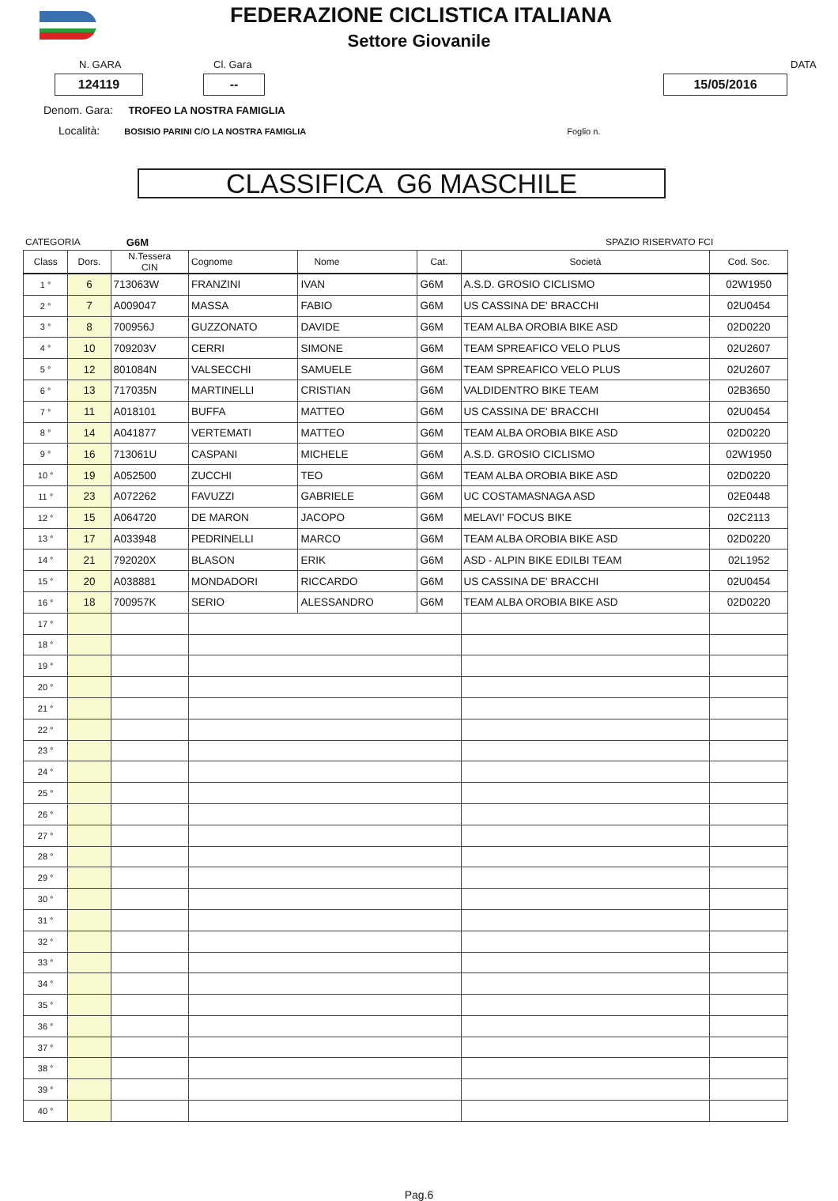FEDERAZIONE CICLISTICA ITALIANA
Settore Giovanile
N. GARA Cl. Gara DATA
124119 -- 15/05/2016
Denom. Gara: TROFEO LA NOSTRA FAMIGLIA
Località: BOSISIO PARINI C/O LA NOSTRA FAMIGLIA Foglio n.
CLASSIFICA G6 MASCHILE
CATEGORIA G6M SPAZIO RISERVATO FCI
| Class | Dors. | N.Tessera CIN | Cognome | Nome | Cat. | Società | Cod. Soc. |
| --- | --- | --- | --- | --- | --- | --- | --- |
| 1 ° | 6 | 713063W | FRANZINI | IVAN | G6M | A.S.D. GROSIO CICLISMO | 02W1950 |
| 2 ° | 7 | A009047 | MASSA | FABIO | G6M | US CASSINA DE' BRACCHI | 02U0454 |
| 3 ° | 8 | 700956J | GUZZONATO | DAVIDE | G6M | TEAM ALBA OROBIA BIKE ASD | 02D0220 |
| 4 ° | 10 | 709203V | CERRI | SIMONE | G6M | TEAM SPREAFICO VELO PLUS | 02U2607 |
| 5 ° | 12 | 801084N | VALSECCHI | SAMUELE | G6M | TEAM SPREAFICO VELO PLUS | 02U2607 |
| 6 ° | 13 | 717035N | MARTINELLI | CRISTIAN | G6M | VALDIDENTRO BIKE TEAM | 02B3650 |
| 7 ° | 11 | A018101 | BUFFA | MATTEO | G6M | US CASSINA DE' BRACCHI | 02U0454 |
| 8 ° | 14 | A041877 | VERTEMATI | MATTEO | G6M | TEAM ALBA OROBIA BIKE ASD | 02D0220 |
| 9 ° | 16 | 713061U | CASPANI | MICHELE | G6M | A.S.D. GROSIO CICLISMO | 02W1950 |
| 10 ° | 19 | A052500 | ZUCCHI | TEO | G6M | TEAM ALBA OROBIA BIKE ASD | 02D0220 |
| 11 ° | 23 | A072262 | FAVUZZI | GABRIELE | G6M | UC COSTAMASNAGA ASD | 02E0448 |
| 12 ° | 15 | A064720 | DE MARON | JACOPO | G6M | MELAVI' FOCUS BIKE | 02C2113 |
| 13 ° | 17 | A033948 | PEDRINELLI | MARCO | G6M | TEAM ALBA OROBIA BIKE ASD | 02D0220 |
| 14 ° | 21 | 792020X | BLASON | ERIK | G6M | ASD - ALPIN BIKE EDILBI TEAM | 02L1952 |
| 15 ° | 20 | A038881 | MONDADORI | RICCARDO | G6M | US CASSINA DE' BRACCHI | 02U0454 |
| 16 ° | 18 | 700957K | SERIO | ALESSANDRO | G6M | TEAM ALBA OROBIA BIKE ASD | 02D0220 |
| 17 ° | | | | | | | |
| 18 ° | | | | | | | |
| 19 ° | | | | | | | |
| 20 ° | | | | | | | |
| 21 ° | | | | | | | |
| 22 ° | | | | | | | |
| 23 ° | | | | | | | |
| 24 ° | | | | | | | |
| 25 ° | | | | | | | |
| 26 ° | | | | | | | |
| 27 ° | | | | | | | |
| 28 ° | | | | | | | |
| 29 ° | | | | | | | |
| 30 ° | | | | | | | |
| 31 ° | | | | | | | |
| 32 ° | | | | | | | |
| 33 ° | | | | | | | |
| 34 ° | | | | | | | |
| 35 ° | | | | | | | |
| 36 ° | | | | | | | |
| 37 ° | | | | | | | |
| 38 ° | | | | | | | |
| 39 ° | | | | | | | |
| 40 ° | | | | | | | |
Pag.6